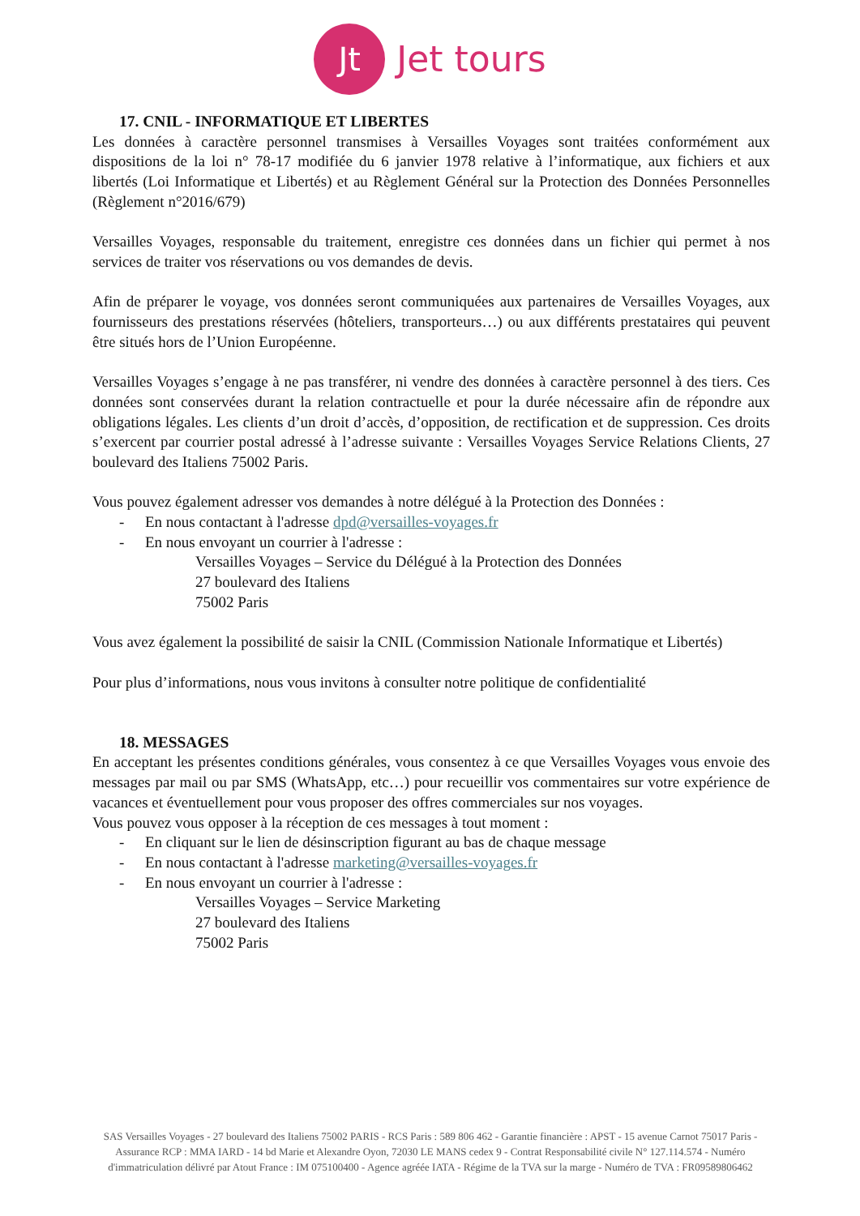Jt
Jet tours
17. CNIL - INFORMATIQUE ET LIBERTES
Les données à caractère personnel transmises à Versailles Voyages sont traitées conformément aux dispositions de la loi n° 78-17 modifiée du 6 janvier 1978 relative à l’informatique, aux fichiers et aux libertés (Loi Informatique et Libertés) et au Règlement Général sur la Protection des Données Personnelles (Règlement n°2016/679)
Versailles Voyages, responsable du traitement, enregistre ces données dans un fichier qui permet à nos services de traiter vos réservations ou vos demandes de devis.
Afin de préparer le voyage, vos données seront communiquées aux partenaires de Versailles Voyages, aux fournisseurs des prestations réservées (hôteliers, transporteurs…) ou aux différents prestataires qui peuvent être situés hors de l’Union Européenne.
Versailles Voyages s’engage à ne pas transférer, ni vendre des données à caractère personnel à des tiers. Ces données sont conservées durant la relation contractuelle et pour la durée nécessaire afin de répondre aux obligations légales. Les clients d’un droit d’accès, d’opposition, de rectification et de suppression. Ces droits s’exercent par courrier postal adressé à l’adresse suivante : Versailles Voyages Service Relations Clients, 27 boulevard des Italiens 75002 Paris.
Vous pouvez également adresser vos demandes à notre délégué à la Protection des Données :
- En nous contactant à l'adresse dpd@versailles-voyages.fr
- En nous envoyant un courrier à l'adresse :
Versailles Voyages – Service du Délégué à la Protection des Données
27 boulevard des Italiens
75002 Paris
Vous avez également la possibilité de saisir la CNIL (Commission Nationale Informatique et Libertés)
Pour plus d’informations, nous vous invitons à consulter notre politique de confidentialité
18. MESSAGES
En acceptant les présentes conditions générales, vous consentez à ce que Versailles Voyages vous envoie des messages par mail ou par SMS (WhatsApp, etc…) pour recueillir vos commentaires sur votre expérience de vacances et éventuellement pour vous proposer des offres commerciales sur nos voyages.
Vous pouvez vous opposer à la réception de ces messages à tout moment :
- En cliquant sur le lien de désinscription figurant au bas de chaque message
- En nous contactant à l'adresse marketing@versailles-voyages.fr
- En nous envoyant un courrier à l'adresse :
Versailles Voyages – Service Marketing
27 boulevard des Italiens
75002 Paris
SAS Versailles Voyages - 27 boulevard des Italiens 75002 PARIS - RCS Paris : 589 806 462 - Garantie financière : APST - 15 avenue Carnot 75017 Paris - Assurance RCP : MMA IARD - 14 bd Marie et Alexandre Oyon, 72030 LE MANS cedex 9 - Contrat Responsabilité civile N° 127.114.574 - Numéro d'immatriculation délivré par Atout France : IM 075100400 - Agence agréée IATA - Régime de la TVA sur la marge - Numéro de TVA : FR09589806462